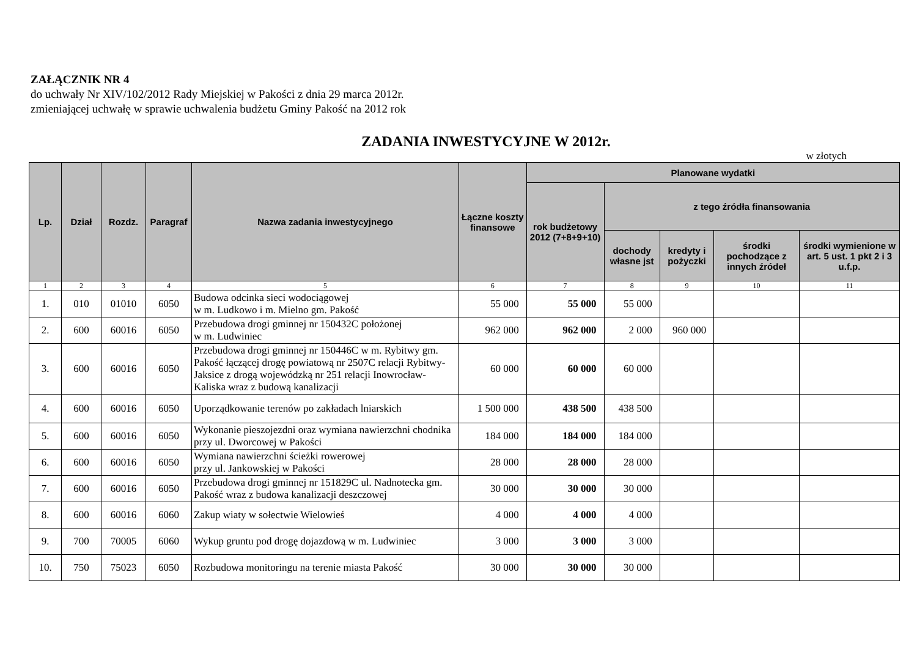ZAŁĄCZNIK NR 4
do uchwały Nr XIV/102/2012 Rady Miejskiej w Pakości z dnia 29 marca 2012r.
zmieniającej uchwałę w sprawie uchwalenia budżetu Gminy Pakość na 2012 rok
ZADANIA INWESTYCYJNE W 2012r.
w złotych
| Lp. | Dział | Rozdz. | Paragraf | Nazwa zadania inwestycyjnego | Łączne koszty finansowe | Planowane wydatki | | | | |
| --- | --- | --- | --- | --- | --- | --- | --- | --- | --- | --- |
| | | | | | | rok budżetowy 2012 (7+8+9+10) | z tego źródła finansowania | | | |
| | | | | | | | dochody własne jst | kredyty i pożyczki | środki pochodzące z innych źródeł | środki wymienione w art. 5 ust. 1 pkt 2 i 3 u.f.p. |
| 1 | 2 | 3 | 4 | 5 | 6 | 7 | 8 | 9 | 10 | 11 |
| 1. | 010 | 01010 | 6050 | Budowa odcinka sieci wodociągowej w m. Ludkowo i m. Mielno gm. Pakość | 55 000 | 55 000 | 55 000 | | | |
| 2. | 600 | 60016 | 6050 | Przebudowa drogi gminnej nr 150432C położonej w m. Ludwiniec | 962 000 | 962 000 | 2 000 | 960 000 | | |
| 3. | 600 | 60016 | 6050 | Przebudowa drogi gminnej nr 150446C w m. Rybitwy gm. Pakość łączącej drogę powiatową nr 2507C relacji Rybitwy-Jaksice z drogą wojewódzką nr 251 relacji Inowrocław-Kaliska wraz z budową kanalizacji | 60 000 | 60 000 | 60 000 | | | |
| 4. | 600 | 60016 | 6050 | Uporządkowanie terenów po zakładach lniarskich | 1 500 000 | 438 500 | 438 500 | | | |
| 5. | 600 | 60016 | 6050 | Wykonanie pieszojezdni oraz wymiana nawierzchni chodnika przy ul. Dworcowej w Pakości | 184 000 | 184 000 | 184 000 | | | |
| 6. | 600 | 60016 | 6050 | Wymiana nawierzchni ścieżki rowerowej przy ul. Jankowskiej w Pakości | 28 000 | 28 000 | 28 000 | | | |
| 7. | 600 | 60016 | 6050 | Przebudowa drogi gminnej nr 151829C ul. Nadnotecka gm. Pakość wraz z budowa kanalizacji deszczowej | 30 000 | 30 000 | 30 000 | | | |
| 8. | 600 | 60016 | 6060 | Zakup wiaty w sołectwie Wielowieś | 4 000 | 4 000 | 4 000 | | | |
| 9. | 700 | 70005 | 6060 | Wykup gruntu pod drogę dojazdową w m. Ludwiniec | 3 000 | 3 000 | 3 000 | | | |
| 10. | 750 | 75023 | 6050 | Rozbudowa monitoringu na terenie miasta Pakość | 30 000 | 30 000 | 30 000 | | | |